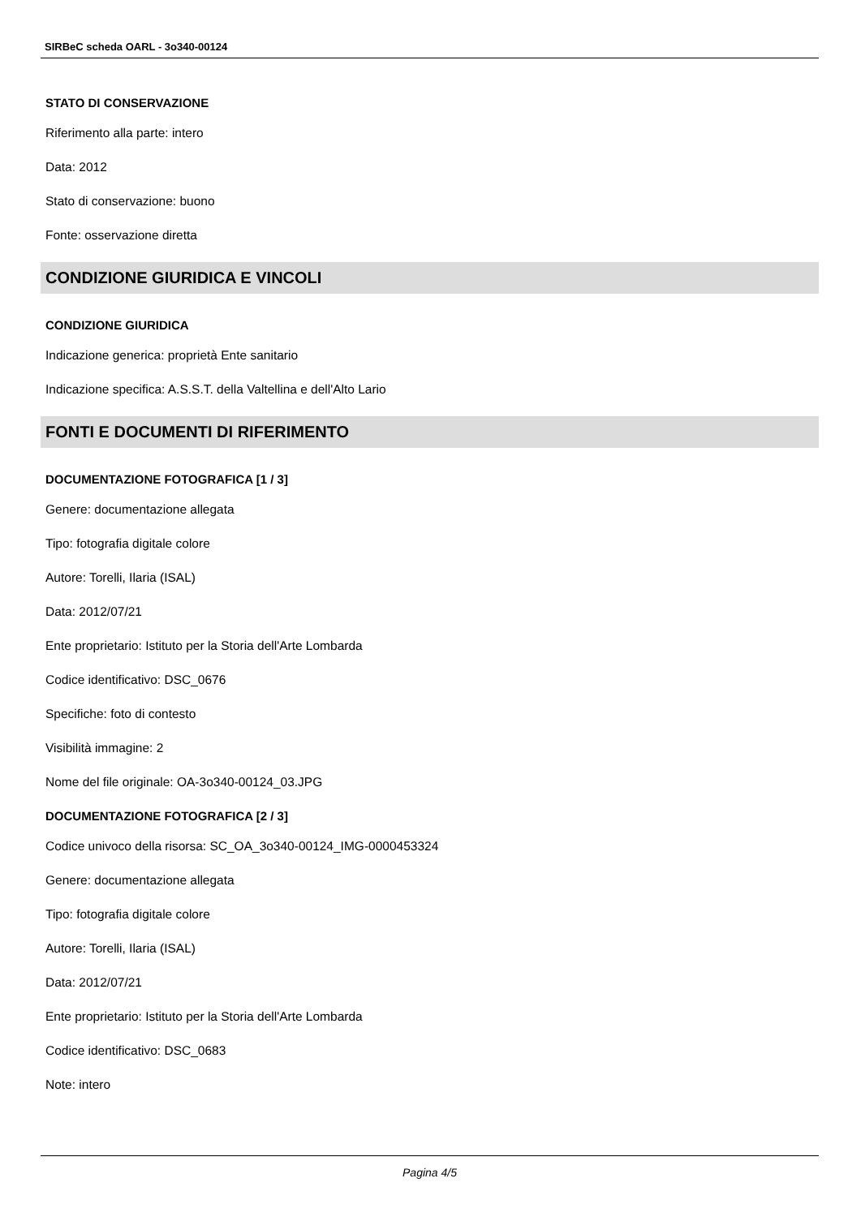SIRBeC scheda OARL - 3o340-00124
STATO DI CONSERVAZIONE
Riferimento alla parte: intero
Data: 2012
Stato di conservazione: buono
Fonte: osservazione diretta
CONDIZIONE GIURIDICA E VINCOLI
CONDIZIONE GIURIDICA
Indicazione generica: proprietà Ente sanitario
Indicazione specifica: A.S.S.T. della Valtellina e dell'Alto Lario
FONTI E DOCUMENTI DI RIFERIMENTO
DOCUMENTAZIONE FOTOGRAFICA [1 / 3]
Genere: documentazione allegata
Tipo: fotografia digitale colore
Autore: Torelli, Ilaria (ISAL)
Data: 2012/07/21
Ente proprietario: Istituto per la Storia dell'Arte Lombarda
Codice identificativo: DSC_0676
Specifiche: foto di contesto
Visibilità immagine: 2
Nome del file originale: OA-3o340-00124_03.JPG
DOCUMENTAZIONE FOTOGRAFICA [2 / 3]
Codice univoco della risorsa: SC_OA_3o340-00124_IMG-0000453324
Genere: documentazione allegata
Tipo: fotografia digitale colore
Autore: Torelli, Ilaria (ISAL)
Data: 2012/07/21
Ente proprietario: Istituto per la Storia dell'Arte Lombarda
Codice identificativo: DSC_0683
Note: intero
Pagina 4/5